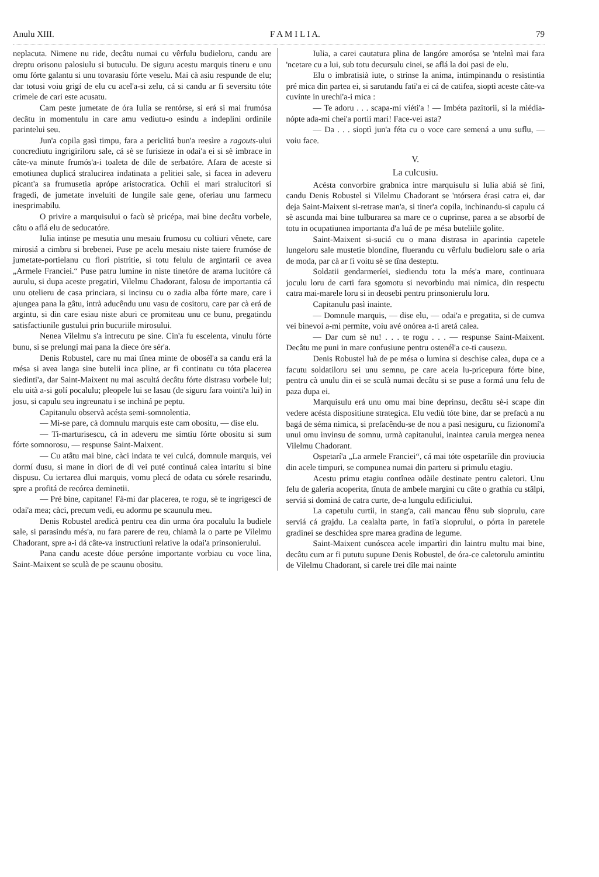Anulu XIII. F A M I L I A. 79
neplacuta. Nimene nu ride, decâtu numai cu vêrfulu budieloru, candu are dreptu orisonu palosiulu si butuculu. De siguru acestu marquis tineru e unu omu fórte galantu si unu tovarasiu fórte veselu. Mai cà asiu respunde de elu; dar totusi voiu grigí de elu cu acel'a-si zelu, cá si candu ar fi seversitu tóte crimele de cari este acusatu.
Cam peste jumetate de óra Iulia se rentórse, si erá si mai frumósa decâtu in momentulu in care amu vediutu-o esindu a indeplini ordinile parintelui seu.
Jun'a copila gasì timpu, fara a periclitá bun'a reesìre a ragouts-ului concrediutu ingrigiriloru sale, cá sè se furisieze in odai'a ei si sè imbrace in câte-va minute frumós'a-i toaleta de dile de serbatóre. Afara de aceste si emotiunea duplicá stralucirea indatinata a pelitiei sale, si facea in adeveru picant'a sa frumusetia aprópe aristocratica. Ochii ei mari stralucitori si fragedi, de jumetate inveluiti de lungile sale gene, oferiau unu farmecu inesprimabilu.
O privire a marquisului o facù sè pricépa, mai bine decâtu vorbele, câtu o aflá elu de seducatóre.
Iulia intinse pe mesutia unu mesaiu frumosu cu coltiuri vênete, care mirosiá a cimbru si brebenei. Puse pe acelu mesaiu niste taiere frumóse de jumetate-portielanu cu flori pistritie, si totu felulu de argintaríi ce avea „Armele Franciei.“ Puse patru lumine in niste tinetóre de arama lucitóre cá aurulu, si dupa aceste pregatiri, Vilelmu Chadorant, falosu de importantia cá unu otelieru de casa princiara, si incinsu cu o zadia alba fórte mare, care i ajungea pana la gâtu, intrà aducêndu unu vasu de cositoru, care par cà erá de argintu, si din care esiau niste aburi ce promiteau unu ce bunu, pregatindu satisfactiunile gustului prin bucuriile mirosului.
Nenea Vilelmu s'a intrecutu pe sine. Cin'a fu escelenta, vinulu fórte bunu, si se prelungì mai pana la diece óre sér'a.
Denis Robustel, care nu mai tînea minte de obosél'a sa candu erá la mésa si avea langa sine butelii inca pline, ar fi continatu cu tóta placerea siedinti'a, dar Saint-Maixent nu mai ascultá decâtu fórte distrasu vorbele lui; elu uità a-si golí pocalulu; pleopele lui se lasau (de siguru fara vointi'a lui) in josu, si capulu seu ingreunatu i se inchiná pe peptu.
Capitanulu observà acésta semi-somnolentia.
— Mi-se pare, cà domnulu marquis este cam obositu, — dise elu.
— Ti-marturisescu, cà in adeveru me simtiu fórte obositu si sum fórte somnorosu, — respunse Saint-Maixent.
— Cu atâtu mai bine, càci indata te vei culcá, domnule marquis, vei dormí dusu, si mane in diori de dì vei puté continuá calea intaritu si bine dispusu. Cu iertarea dlui marquis, vomu plecá de odata cu sórele resarindu, spre a profitá de recórea deminetii.
— Pré bine, capitane! Fà-mi dar placerea, te rogu, sè te ingrigesci de odai'a mea; càci, precum vedi, eu adormu pe scaunulu meu.
Denis Robustel aredicà pentru cea din urma óra pocalulu la budiele sale, si parasindu més'a, nu fara parere de reu, chiamà la o parte pe Vilelmu Chadorant, spre a-i dá câte-va instructiuni relative la odai'a prinsonierului.
Pana candu aceste dóue persóne importante vorbiau cu voce lina, Saint-Maixent se sculà de pe scaunu obositu.
Iulia, a carei cautatura plina de langóre amorósa se 'ntelnì mai fara 'ncetare cu a lui, sub totu decursulu cinei, se aflá la doi pasi de elu.
Elu o imbratisià iute, o strinse la anima, intimpinandu o resistintia pré mica din partea ei, si sarutandu fati'a ei cá de catifea, sioptì aceste câte-va cuvinte in urechi'a-i mica :
— Te adoru . . . scapa-mi viéti'a ! — Imbéta pazitorii, si la miédia-nópte ada-mi chei'a portii mari! Face-vei asta?
— Da . . . sioptì jun'a féta cu o voce care semená a unu suflu, — voiu face.
V.
La culcusiu.
Acésta convorbire grabnica intre marquisulu si Iulia abiá sè finì, candu Denis Robustel si Vilelmu Chadorant se 'ntórsera érasi catra ei, dar deja Saint-Maixent si-retrase man'a, si tiner'a copila, inchinandu-si capulu cá sè ascunda mai bine tulburarea sa mare ce o cuprinse, parea a se absorbí de totu in ocupatiunea importanta d'a luá de pe mésa buteliile golite.
Saint-Maixent si-suciá cu o mana distrasa in aparintia capetele lungeloru sale mustetie blondine, fluerandu cu vêrfulu budieloru sale o aria de moda, par cà ar fi voitu sè se tîna desteptu.
Soldatii gendarmeríei, siediendu totu la més'a mare, continuara joculu loru de carti fara sgomotu si nevorbindu mai nimica, din respectu catra mai-marele loru si in deosebi pentru prinsonierulu loru.
Capitanulu pasì inainte.
— Domnule marquis, — dise elu, — odai'a e pregatita, si de cumva vei binevoí a-mi permite, voiu avé onórea a-ti aretá calea.
— Dar cum sè nu! . . . te rogu . . . — respunse Saint-Maixent. Decâtu me puni in mare confusiune pentru ostenél'a ce-ti causezu.
Denis Robustel luà de pe mésa o lumina si deschise calea, dupa ce a facutu soldatiloru sei unu semnu, pe care aceia lu-pricepura fórte bine, pentru cà unulu din ei se sculà numai decâtu si se puse a formá unu felu de paza dupa ei.
Marquisulu erá unu omu mai bine deprinsu, decâtu sè-i scape din vedere acésta dispositiune strategica. Elu vediù tóte bine, dar se prefacù a nu bagá de séma nimica, si prefacêndu-se de nou a pasì nesiguru, cu fizionomí'a unui omu invinsu de somnu, urmà capitanului, inaintea caruia mergea nenea Vilelmu Chadorant.
Ospetarí'a „La armele Franciei“, cá mai tóte ospetaríile din proviucia din acele timpuri, se compunea numai din parteru si primulu etagiu.
Acestu primu etagiu contînea odàile destinate pentru caletori. Unu felu de galería acoperita, tînuta de ambele margini cu câte o grathía cu stâlpi, serviá si dominá de catra curte, de-a lungulu edificiului.
La capetulu curtii, in stang'a, caii mancau fênu sub sioprulu, care serviá cá grajdu. La cealalta parte, in fati'a sioprului, o pórta in paretele gradinei se deschidea spre marea gradina de legume.
Saint-Maixent cunóscea acele impartìri din laintru multu mai bine, decâtu cum ar fi pututu supune Denis Robustel, de óra-ce caletorulu amintitu de Vilelmu Chadorant, si carele trei dîle mai nainte